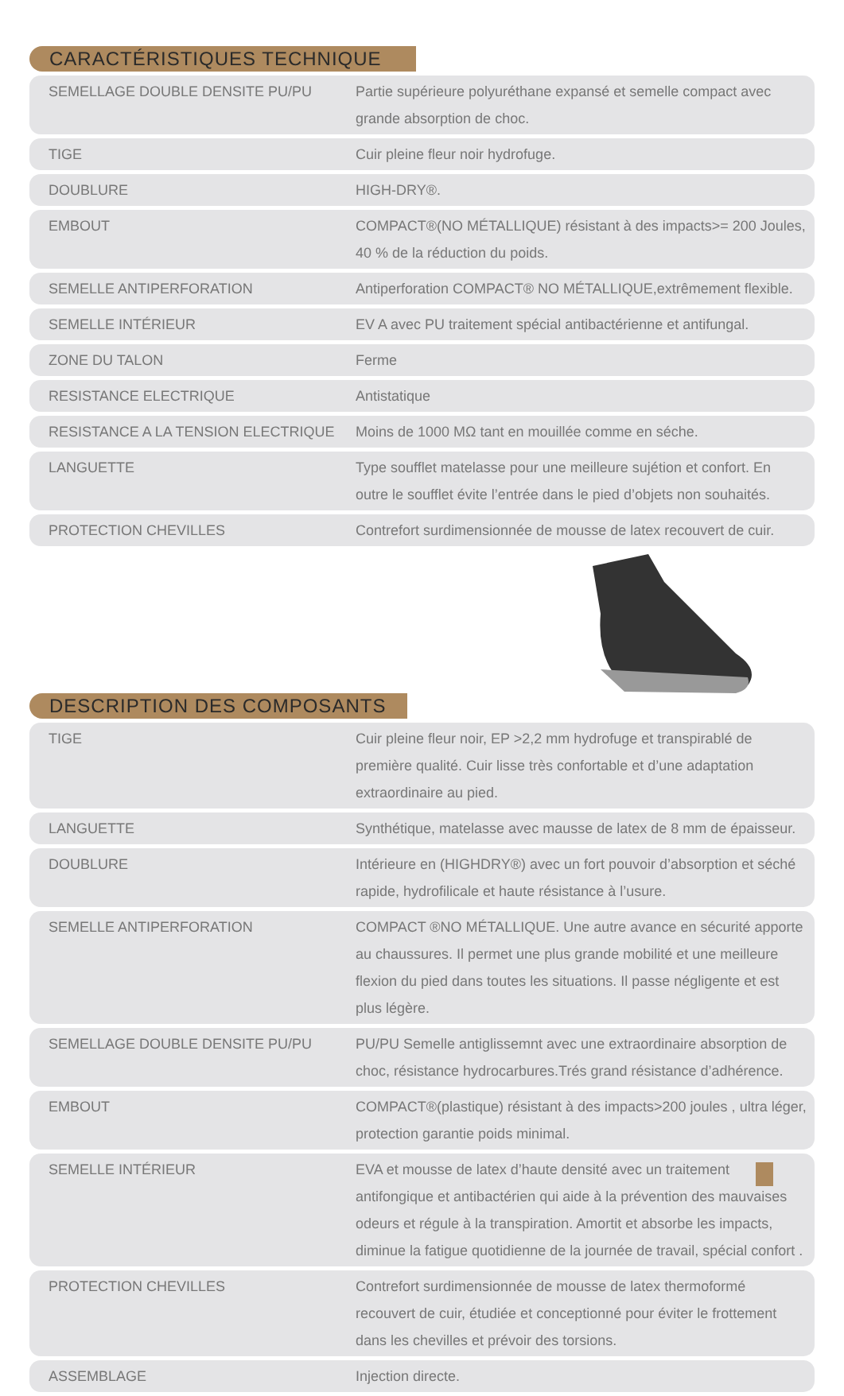CARACTÉRISTIQUES TECHNIQUE
| SEMELLAGE DOUBLE DENSITE PU/PU | Partie supérieure polyuréthane expansé et semelle compact avec grande absorption de choc. |
| TIGE | Cuir pleine fleur noir hydrofuge. |
| DOUBLURE | HIGH-DRY®. |
| EMBOUT | COMPACT®(NO MÉTALLIQUE) résistant à des impacts>= 200 Joules, 40 % de la réduction du poids. |
| SEMELLE ANTIPERFORATION | Antiperforation COMPACT® NO MÉTALLIQUE,extrêmement flexible. |
| SEMELLE INTÉRIEUR | EV A avec PU traitement spécial antibactérienne et antifungal. |
| ZONE DU TALON | Ferme |
| RESISTANCE ELECTRIQUE | Antistatique |
| RESISTANCE A LA TENSION ELECTRIQUE | Moins de 1000 MΩ tant en mouillée comme en séche. |
| LANGUETTE | Type soufflet matelasse pour une meilleure sujétion et confort. En outre le soufflet évite l’entrée dans le pied d’objets non souhaités. |
| PROTECTION CHEVILLES | Contrefort surdimensionnée de mousse de latex recouvert de cuir. |
DESCRIPTION DES COMPOSANTS
| TIGE | Cuir pleine fleur noir, EP >2,2 mm hydrofuge et transpirablé de première qualité. Cuir lisse très confortable et d’une adaptation extraordinaire au pied. |
| LANGUETTE | Synthétique, matelasse avec mausse de latex de 8 mm de épaisseur. |
| DOUBLURE | Intérieure en (HIGHDRY®) avec un fort pouvoir d’absorption et séché rapide, hydrofilicale et haute résistance à l’usure. |
| SEMELLE ANTIPERFORATION | COMPACT ®NO MÉTALLIQUE. Une autre avance en sécurité apporte au chaussures. Il permet une plus grande mobilité et une meilleure flexion du pied dans toutes les situations. Il passe négligente et est plus légère. |
| SEMELLAGE DOUBLE DENSITE PU/PU | PU/PU Semelle antiglissemnt avec une extraordinaire absorption de choc, résistance hydrocarbures.Trés grand résistance d’adhérence. |
| EMBOUT | COMPACT®(plastique) résistant à des impacts>200 joules , ultra léger, protection garantie poids minimal. |
| SEMELLE INTÉRIEUR | EVA et mousse de latex d’haute densité avec un traitement antifongique et antibactérien qui aide à la prévention des mauvaises odeurs et régule à la transpiration. Amortit et absorbe les impacts, diminue la fatigue quotidienne de la journée de travail, spécial confort . |
| PROTECTION CHEVILLES | Contrefort surdimensionnée de mousse de latex thermoformé recouvert de cuir, étudiée et conceptionné pour éviter le frottement dans les chevilles et prévoir des torsions. |
| ASSEMBLAGE | Injection directe. |